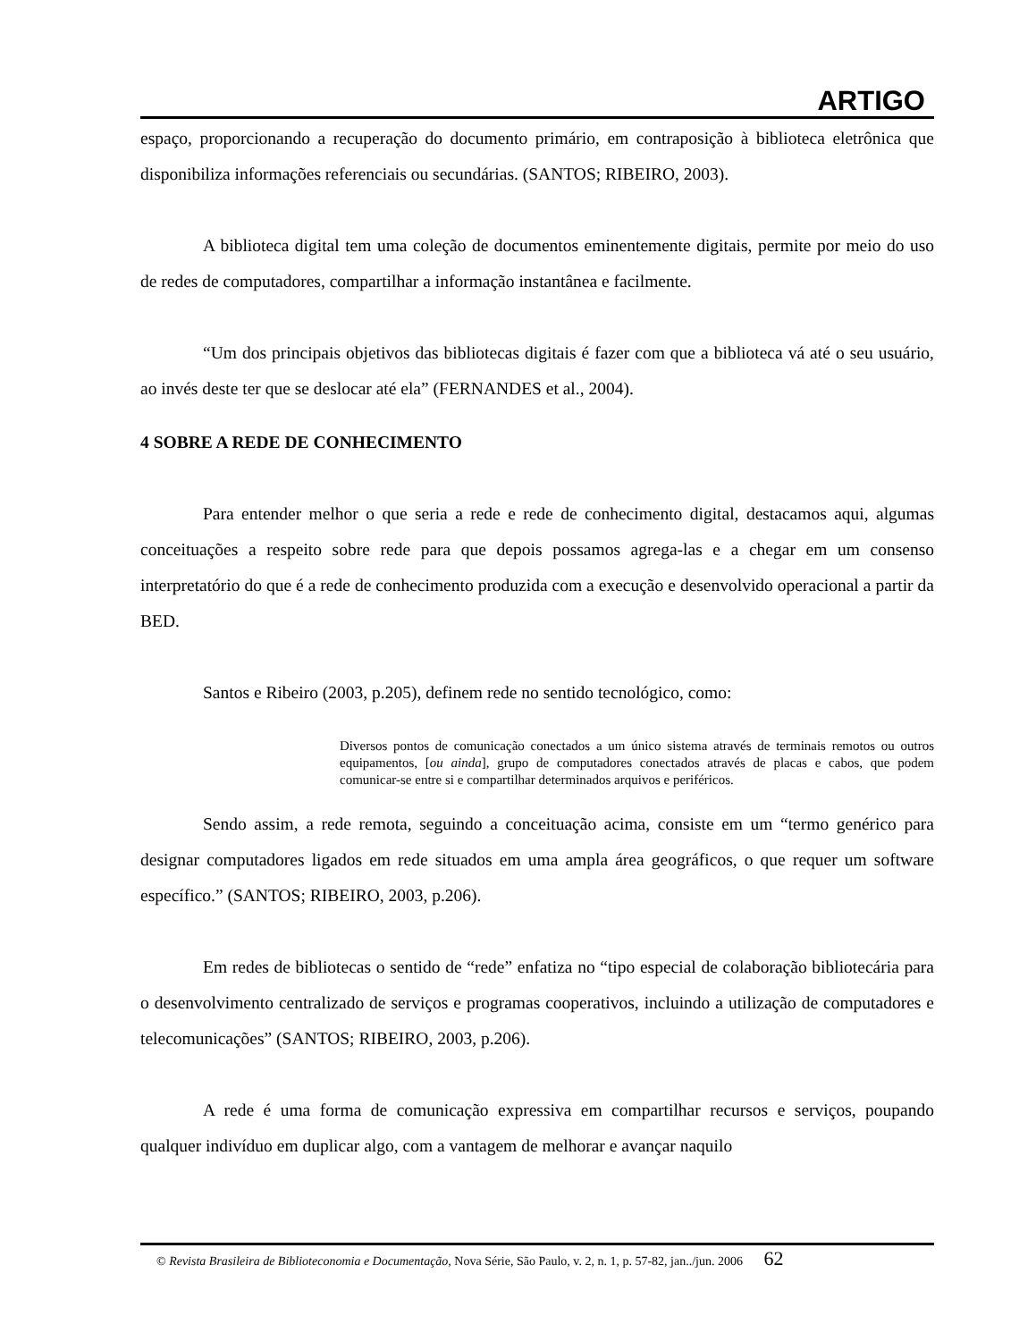ARTIGO
espaço, proporcionando a recuperação do documento primário, em contraposição à biblioteca eletrônica que disponibiliza informações referenciais ou secundárias. (SANTOS; RIBEIRO, 2003).
A biblioteca digital tem uma coleção de documentos eminentemente digitais, permite por meio do uso de redes de computadores, compartilhar a informação instantânea e facilmente.
“Um dos principais objetivos das bibliotecas digitais é fazer com que a biblioteca vá até o seu usuário, ao invés deste ter que se deslocar até ela” (FERNANDES et al., 2004).
4 SOBRE A REDE DE CONHECIMENTO
Para entender melhor o que seria a rede e rede de conhecimento digital, destacamos aqui, algumas conceituações a respeito sobre rede para que depois possamos agrega-las e a chegar em um consenso interpretatório do que é a rede de conhecimento produzida com a execução e desenvolvido operacional a partir da BED.
Santos e Ribeiro (2003, p.205), definem rede no sentido tecnológico, como:
Diversos pontos de comunicação conectados a um único sistema através de terminais remotos ou outros equipamentos, [ou ainda], grupo de computadores conectados através de placas e cabos, que podem comunicar-se entre si e compartilhar determinados arquivos e periféricos.
Sendo assim, a rede remota, seguindo a conceituação acima, consiste em um “termo genérico para designar computadores ligados em rede situados em uma ampla área geográficos, o que requer um software específico.” (SANTOS; RIBEIRO, 2003, p.206).
Em redes de bibliotecas o sentido de “rede” enfatiza no “tipo especial de colaboração bibliotecária para o desenvolvimento centralizado de serviços e programas cooperativos, incluindo a utilização de computadores e telecomunicações” (SANTOS; RIBEIRO, 2003, p.206).
A rede é uma forma de comunicação expressiva em compartilhar recursos e serviços, poupando qualquer indivíduo em duplicar algo, com a vantagem de melhorar e avançar naquilo
© Revista Brasileira de Biblioteconomia e Documentação, Nova Série, São Paulo, v. 2, n. 1, p. 57-82, jan../jun. 2006 62